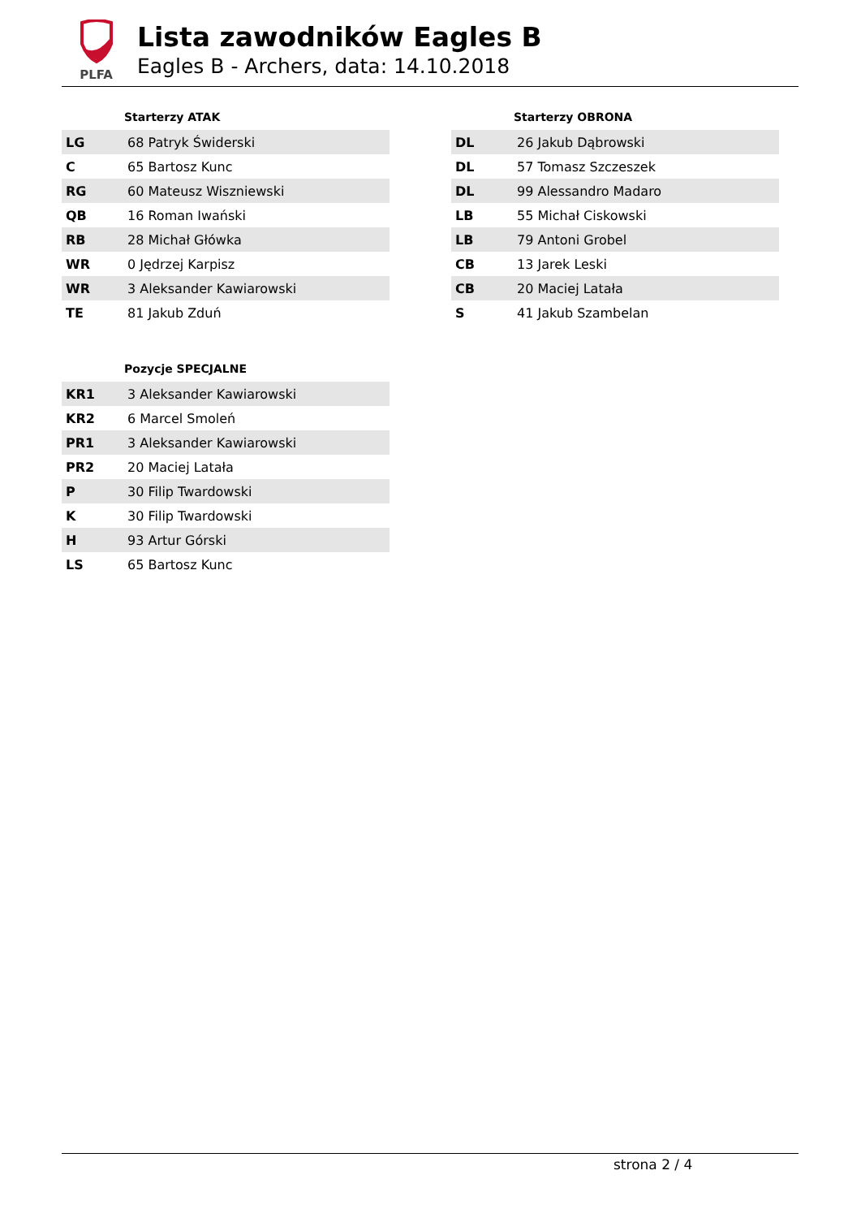PLFA
Lista zawodników Eagles B
Eagles B - Archers, data: 14.10.2018
| | Starterzy ATAK |
| --- | --- |
| LG | 68 Patryk Świderski |
| C | 65 Bartosz Kunc |
| RG | 60 Mateusz Wiszniewski |
| QB | 16 Roman Iwański |
| RB | 28 Michał Główka |
| WR | 0 Jędrzej Karpisz |
| WR | 3 Aleksander Kawiarowski |
| TE | 81 Jakub Zduń |
| | Pozycje SPECJALNE |
| --- | --- |
| KR1 | 3 Aleksander Kawiarowski |
| KR2 | 6 Marcel Smoleń |
| PR1 | 3 Aleksander Kawiarowski |
| PR2 | 20 Maciej Latała |
| P | 30 Filip Twardowski |
| K | 30 Filip Twardowski |
| H | 93 Artur Górski |
| LS | 65 Bartosz Kunc |
| | Starterzy OBRONA |
| --- | --- |
| DL | 26 Jakub Dąbrowski |
| DL | 57 Tomasz Szczeszek |
| DL | 99 Alessandro Madaro |
| LB | 55 Michał Ciskowski |
| LB | 79 Antoni Grobel |
| CB | 13 Jarek Leski |
| CB | 20 Maciej Latała |
| S | 41 Jakub Szambelan |
strona 2 / 4